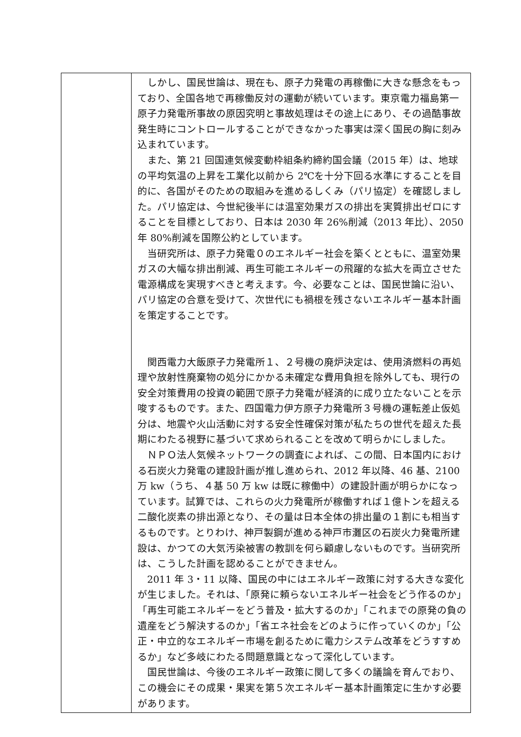| | しかし、国民世論は、現在も、原子力発電の再稼働に大きな懸念をもっており、全国各地で再稼働反対の運動が続いています。東京電力福島第一原子力発電所事故の原因究明と事故処理はその途上にあり、その過酷事故発生時にコントロールすることができなかった事実は深く国民の胸に刻み込まれています。 また、第 21 回国連気候変動枠組条約締約国会議（2015 年）は、地球の平均気温の上昇を工業化以前から 2℃を十分下回る水準にすることを目的に、各国がそのための取組みを進めるしくみ（パリ協定）を確認しました。パリ協定は、今世紀後半には温室効果ガスの排出を実質排出ゼロにすることを目標としており、日本は 2030 年 26%削減（2013 年比）、2050 年 80%削減を国際公約としています。 当研究所は、原子力発電０のエネルギー社会を築くとともに、温室効果ガスの大幅な排出削減、再生可能エネルギーの飛躍的な拡大を両立させた電源構成を実現すべきと考えます。今、必要なことは、国民世論に沿い、パリ協定の合意を受けて、次世代にも禍根を残さないエネルギー基本計画を策定することです。 関西電力大飯原子力発電所１、２号機の廃炉決定は、使用済燃料の再処理や放射性廃棄物の処分にかかる未確定な費用負担を除外しても、現行の安全対策費用の投資の範囲で原子力発電が経済的に成り立たないことを示唆するものです。また、四国電力伊方原子力発電所３号機の運転差止仮処分は、地震や火山活動に対する安全性確保対策が私たちの世代を超えた長期にわたる視野に基づいて求められることを改めて明らかにしました。 ＮＰＯ法人気候ネットワークの調査によれば、この間、日本国内における石炭火力発電の建設計画が推し進められ、2012 年以降、46 基、2100 万 kw（うち、４基 50 万 kw は既に稼働中）の建設計画が明らかになっています。試算では、これらの火力発電所が稼働すれば１億トンを超える二酸化炭素の排出源となり、その量は日本全体の排出量の１割にも相当するものです。とりわけ、神戸製鋼が進める神戸市灘区の石炭火力発電所建設は、かつての大気汚染被害の教訓を何ら顧慮しないものです。当研究所は、こうした計画を認めることができません。 2011 年 3・11 以降、国民の中にはエネルギー政策に対する大きな変化が生じました。それは、「原発に頼らないエネルギー社会をどう作るのか」「再生可能エネルギーをどう普及・拡大するのか」「これまでの原発の負の遺産をどう解決するのか」「省エネ社会をどのように作っていくのか」「公正・中立的なエネルギー市場を創るために電力システム改革をどうすすめるか」など多岐にわたる問題意識となって深化しています。 国民世論は、今後のエネルギー政策に関して多くの議論を育んでおり、この機会にその成果・果実を第５次エネルギー基本計画策定に生かす必要があります。 |